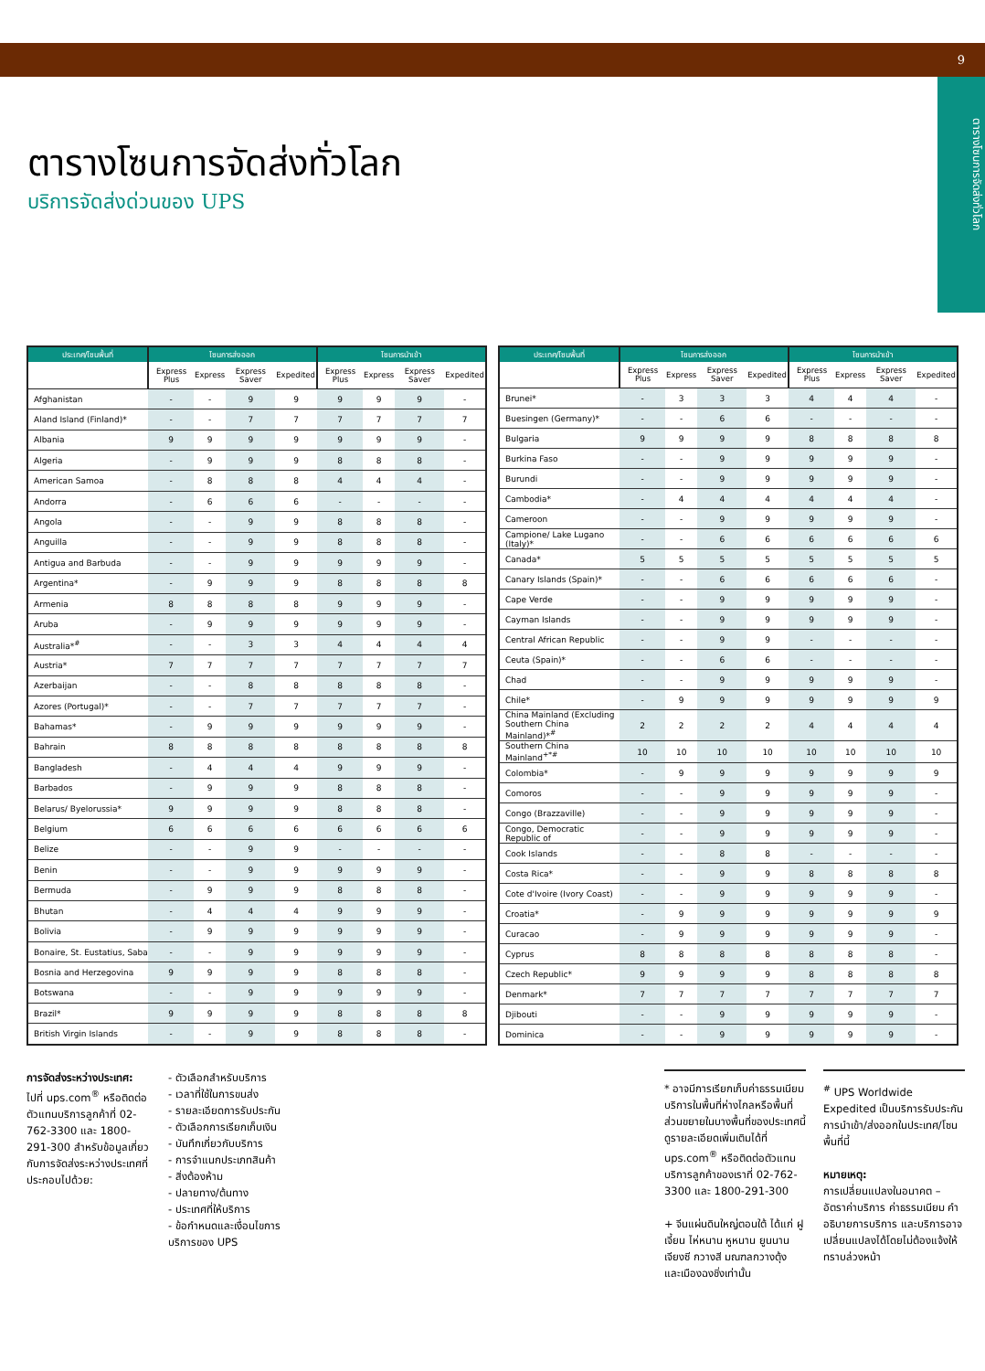9
ตารางโซนการจัดส่งทั่วโลก
ตารางโซนการจัดส่งทั่วโลก
บริการจัดส่งด่วนของ UPS
| ประเทศ/โซนพื้นที่ | โซนการส่งออก | | | | โซนการนำเข้า | | | |
| --- | --- | --- | --- | --- | --- | --- | --- | --- |
| | Express Plus | Express | Express Saver | Expedited | Express Plus | Express | Express Saver | Expedited |
| Afghanistan | - | - | 9 | 9 | 9 | 9 | 9 | - |
| Aland Island (Finland)* | - | - | 7 | 7 | 7 | 7 | 7 | 7 |
| Albania | 9 | 9 | 9 | 9 | 9 | 9 | 9 | - |
| Algeria | - | 9 | 9 | 9 | 8 | 8 | 8 | - |
| American Samoa | - | 8 | 8 | 8 | 4 | 4 | 4 | - |
| Andorra | - | 6 | 6 | 6 | - | - | - | - |
| Angola | - | - | 9 | 9 | 8 | 8 | 8 | - |
| Anguilla | - | - | 9 | 9 | 8 | 8 | 8 | - |
| Antigua and Barbuda | - | - | 9 | 9 | 9 | 9 | 9 | - |
| Argentina* | - | 9 | 9 | 9 | 8 | 8 | 8 | 8 |
| Armenia | 8 | 8 | 8 | 8 | 9 | 9 | 9 | - |
| Aruba | - | 9 | 9 | 9 | 9 | 9 | 9 | - |
| Australia*<sup>#</sup> | - | - | 3 | 3 | 4 | 4 | 4 | 4 |
| Austria* | 7 | 7 | 7 | 7 | 7 | 7 | 7 | 7 |
| Azerbaijan | - | - | 8 | 8 | 8 | 8 | 8 | - |
| Azores (Portugal)* | - | - | 7 | 7 | 7 | 7 | 7 | - |
| Bahamas* | - | 9 | 9 | 9 | 9 | 9 | 9 | - |
| Bahrain | 8 | 8 | 8 | 8 | 8 | 8 | 8 | 8 |
| Bangladesh | - | 4 | 4 | 4 | 9 | 9 | 9 | - |
| Barbados | - | 9 | 9 | 9 | 8 | 8 | 8 | - |
| Belarus/ Byelorussia* | 9 | 9 | 9 | 9 | 8 | 8 | 8 | - |
| Belgium | 6 | 6 | 6 | 6 | 6 | 6 | 6 | 6 |
| Belize | - | - | 9 | 9 | - | - | - | - |
| Benin | - | - | 9 | 9 | 9 | 9 | 9 | - |
| Bermuda | - | 9 | 9 | 9 | 8 | 8 | 8 | - |
| Bhutan | - | 4 | 4 | 4 | 9 | 9 | 9 | - |
| Bolivia | - | 9 | 9 | 9 | 9 | 9 | 9 | - |
| Bonaire, St. Eustatius, Saba | - | - | 9 | 9 | 9 | 9 | 9 | - |
| Bosnia and Herzegovina | 9 | 9 | 9 | 9 | 8 | 8 | 8 | - |
| Botswana | - | - | 9 | 9 | 9 | 9 | 9 | - |
| Brazil* | 9 | 9 | 9 | 9 | 8 | 8 | 8 | 8 |
| British Virgin Islands | - | - | 9 | 9 | 8 | 8 | 8 | - |
| ประเทศ/โซนพื้นที่ | โซนการส่งออก | | | | โซนการนำเข้า | | | |
| --- | --- | --- | --- | --- | --- | --- | --- | --- |
| | Express Plus | Express | Express Saver | Expedited | Express Plus | Express | Express Saver | Expedited |
| Brunei* | - | 3 | 3 | 3 | 4 | 4 | 4 | - |
| Buesingen (Germany)* | - | - | 6 | 6 | - | - | - | - |
| Bulgaria | 9 | 9 | 9 | 9 | 8 | 8 | 8 | 8 |
| Burkina Faso | - | - | 9 | 9 | 9 | 9 | 9 | - |
| Burundi | - | - | 9 | 9 | 9 | 9 | 9 | - |
| Cambodia* | - | 4 | 4 | 4 | 4 | 4 | 4 | - |
| Cameroon | - | - | 9 | 9 | 9 | 9 | 9 | - |
| Campione/ Lake Lugano (Italy)* | - | - | 6 | 6 | 6 | 6 | 6 | 6 |
| Canada* | 5 | 5 | 5 | 5 | 5 | 5 | 5 | 5 |
| Canary Islands (Spain)* | - | - | 6 | 6 | 6 | 6 | 6 | - |
| Cape Verde | - | - | 9 | 9 | 9 | 9 | 9 | - |
| Cayman Islands | - | - | 9 | 9 | 9 | 9 | 9 | - |
| Central African Republic | - | - | 9 | 9 | - | - | - | - |
| Ceuta (Spain)* | - | - | 6 | 6 | - | - | - | - |
| Chad | - | - | 9 | 9 | 9 | 9 | 9 | - |
| Chile* | - | 9 | 9 | 9 | 9 | 9 | 9 | 9 |
| China Mainland (Excluding Southern China Mainland)*<sup>#</sup> | 2 | 2 | 2 | 2 | 4 | 4 | 4 | 4 |
| Southern China Mainland<sup>+*#</sup> | 10 | 10 | 10 | 10 | 10 | 10 | 10 | 10 |
| Colombia* | - | 9 | 9 | 9 | 9 | 9 | 9 | 9 |
| Comoros | - | - | 9 | 9 | 9 | 9 | 9 | - |
| Congo (Brazzaville) | - | - | 9 | 9 | 9 | 9 | 9 | - |
| Congo, Democratic Republic of | - | - | 9 | 9 | 9 | 9 | 9 | - |
| Cook Islands | - | - | 8 | 8 | - | - | - | - |
| Costa Rica* | - | - | 9 | 9 | 8 | 8 | 8 | 8 |
| Cote d'Ivoire (Ivory Coast) | - | - | 9 | 9 | 9 | 9 | 9 | - |
| Croatia* | - | 9 | 9 | 9 | 9 | 9 | 9 | 9 |
| Curacao | - | 9 | 9 | 9 | 9 | 9 | 9 | - |
| Cyprus | 8 | 8 | 8 | 8 | 8 | 8 | 8 | - |
| Czech Republic* | 9 | 9 | 9 | 9 | 8 | 8 | 8 | 8 |
| Denmark* | 7 | 7 | 7 | 7 | 7 | 7 | 7 | 7 |
| Djibouti | - | - | 9 | 9 | 9 | 9 | 9 | - |
| Dominica | - | - | 9 | 9 | 9 | 9 | 9 | - |
การจัดส่งระหว่างประเทศ:
ไปที่ ups.com<sup>®</sup> หรือติดต่อตัวแทนบริการลูกค้าที่ 02-762-3300 และ 1800-291-300 สำหรับข้อมูลเกี่ยวกับการจัดส่งระหว่างประเทศที่ประกอบไปด้วย:
- ตัวเลือกสำหรับบริการ
- เวลาที่ใช้ในการขนส่ง
- รายละเอียดการรับประกัน
- ตัวเลือกการเรียกเก็บเงิน
- บันทึกเกี่ยวกับบริการ
- การจำแนกประเภทสินค้า
- สิ่งต้องห้าม
- ปลายทาง/ต้นทาง
- ประเทศที่ให้บริการ
- ข้อกำหนดและเงื่อนไขการบริการของ UPS
* อาจมีการเรียกเก็บค่าธรรมเนียมบริการในพื้นที่ห่างไกลหรือพื้นที่ส่วนขยายในบางพื้นที่ของประเทศนี้ ดูรายละเอียดเพิ่มเติมได้ที่ ups.com<sup>®</sup> หรือติดต่อตัวแทนบริการลูกค้าของเราที่ 02-762-3300 และ 1800-291-300
+ จีนแผ่นดินใหญ่ตอนใต้ ได้แก่ ฝูเจี้ยน ไห่หนาน หูหนาน ยูนนาน เจียงซี กวางสี มณฑลกวางตุ้ง และเมืองฉงชิ่งเท่านั้น
<sup>#</sup> UPS Worldwide Expedited เป็นบริการรับประกันการนำเข้า/ส่งออกในประเทศ/โซนพื้นที่นี้
หมายเหตุ:
การเปลี่ยนแปลงในอนาคต – อัตราค่าบริการ ค่าธรรมเนียม คำอธิบายการบริการ และบริการอาจเปลี่ยนแปลงได้โดยไม่ต้องแจ้งให้ทราบล่วงหน้า